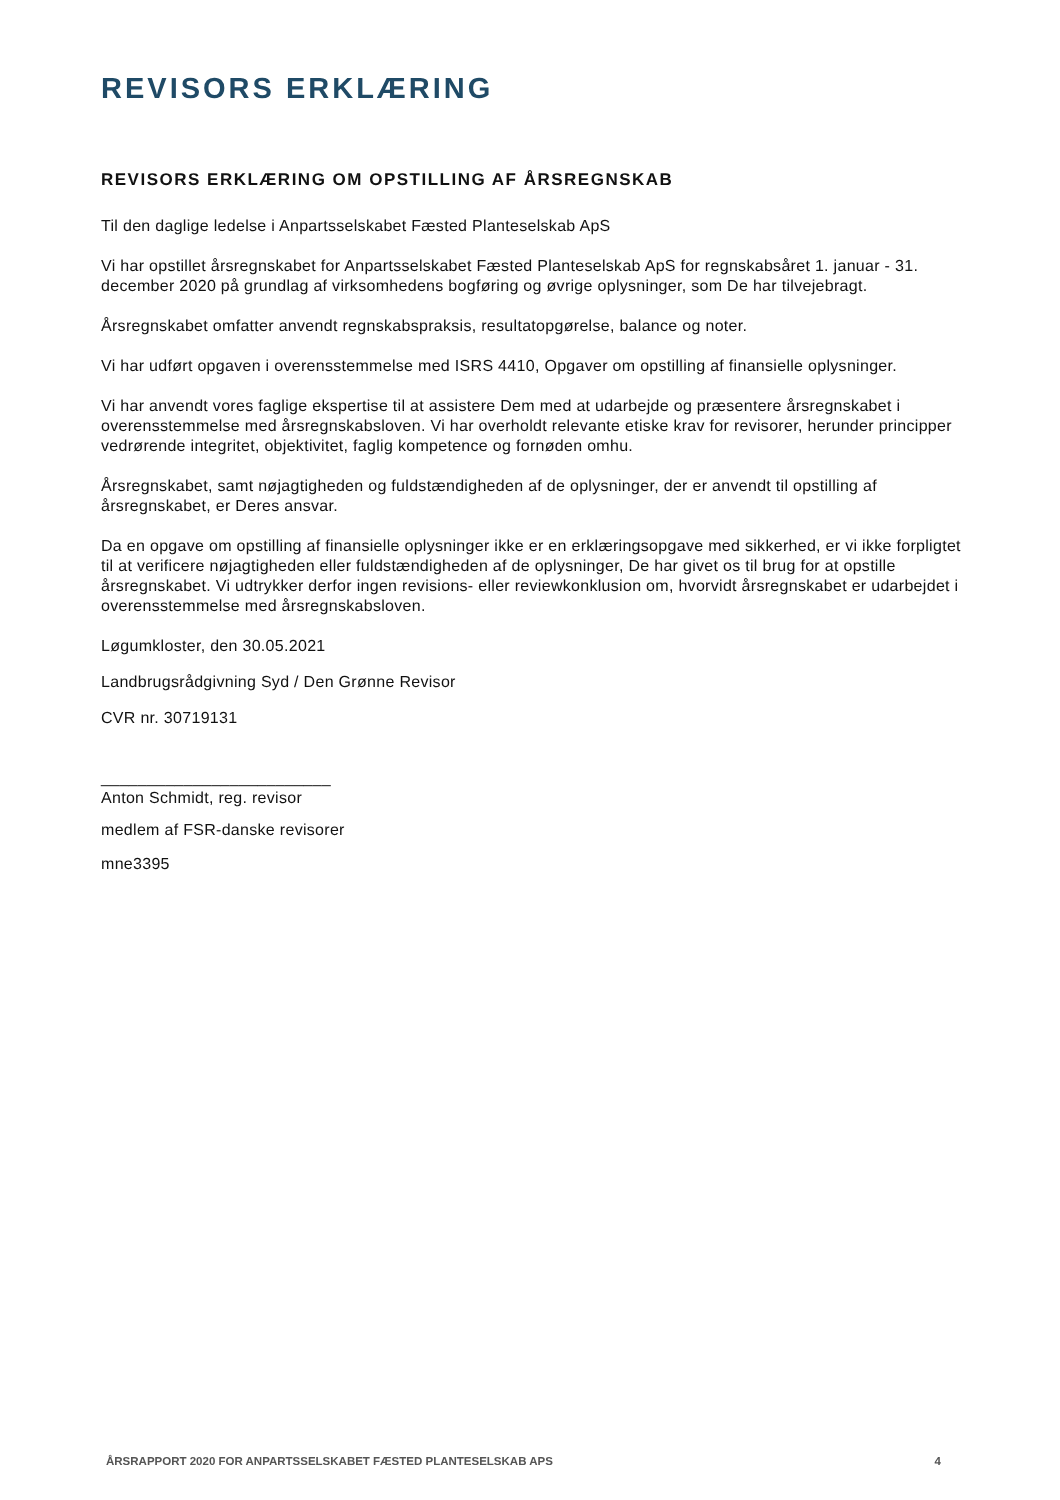REVISORS ERKLÆRING
REVISORS ERKLÆRING OM OPSTILLING AF ÅRSREGNSKAB
Til den daglige ledelse i Anpartsselskabet Fæsted Planteselskab ApS
Vi har opstillet årsregnskabet for Anpartsselskabet Fæsted Planteselskab ApS for regnskabsåret 1. januar - 31. december 2020 på grundlag af virksomhedens bogføring og øvrige oplysninger, som De har tilvejebragt.
Årsregnskabet omfatter anvendt regnskabspraksis, resultatopgørelse, balance og noter.
Vi har udført opgaven i overensstemmelse med ISRS 4410, Opgaver om opstilling af finansielle oplysninger.
Vi har anvendt vores faglige ekspertise til at assistere Dem med at udarbejde og præsentere årsregnskabet i overensstemmelse med årsregnskabsloven. Vi har overholdt relevante etiske krav for revisorer, herunder principper vedrørende integritet, objektivitet, faglig kompetence og fornøden omhu.
Årsregnskabet, samt nøjagtigheden og fuldstændigheden af de oplysninger, der er anvendt til opstilling af årsregnskabet, er Deres ansvar.
Da en opgave om opstilling af finansielle oplysninger ikke er en erklæringsopgave med sikkerhed, er vi ikke forpligtet til at verificere nøjagtigheden eller fuldstændigheden af de oplysninger, De har givet os til brug for at opstille årsregnskabet. Vi udtrykker derfor ingen revisions- eller reviewkonklusion om, hvorvidt årsregnskabet er udarbejdet i overensstemmelse med årsregnskabsloven.
Løgumkloster, den 30.05.2021
Landbrugsrådgivning Syd / Den Grønne Revisor
CVR nr. 30719131
_________________________
Anton Schmidt, reg. revisor
medlem af FSR-danske revisorer
mne3395
ÅRSRAPPORT 2020 FOR ANPARTSSELSKABET FÆSTED PLANTESELSKAB APS 4